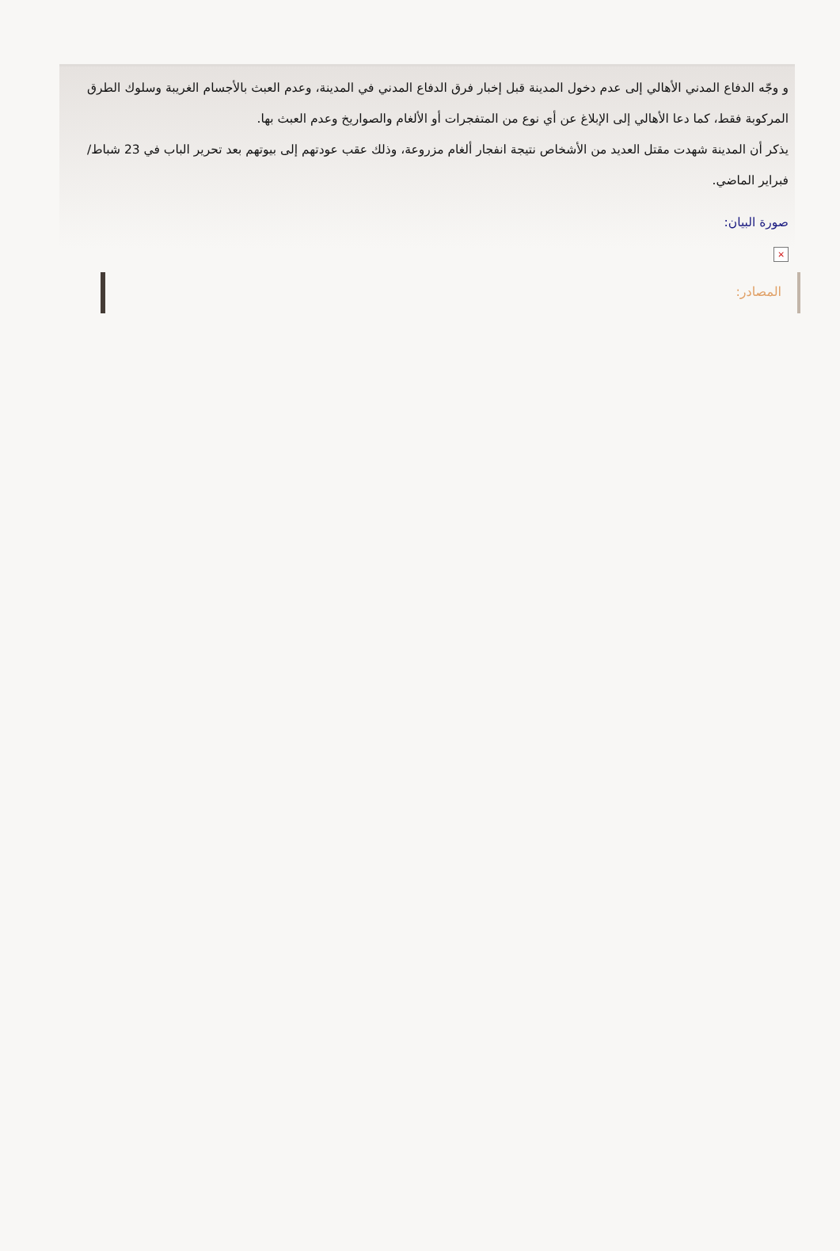و وجّه الدفاع المدني الأهالي إلى عدم دخول المدينة قبل إخبار فرق الدفاع المدني في المدينة، وعدم العبث بالأجسام الغريبة وسلوك الطرق المركوبة فقط، كما دعا الأهالي إلى الإبلاغ عن أي نوع من المتفجرات أو الألغام والصواريخ وعدم العبث بها.
يذكر أن المدينة شهدت مقتل العديد من الأشخاص نتيجة انفجار ألغام مزروعة، وذلك عقب عودتهم إلى بيوتهم بعد تحرير الباب في 23 شباط/فبراير الماضي.
صورة البيان:
×
المصادر: